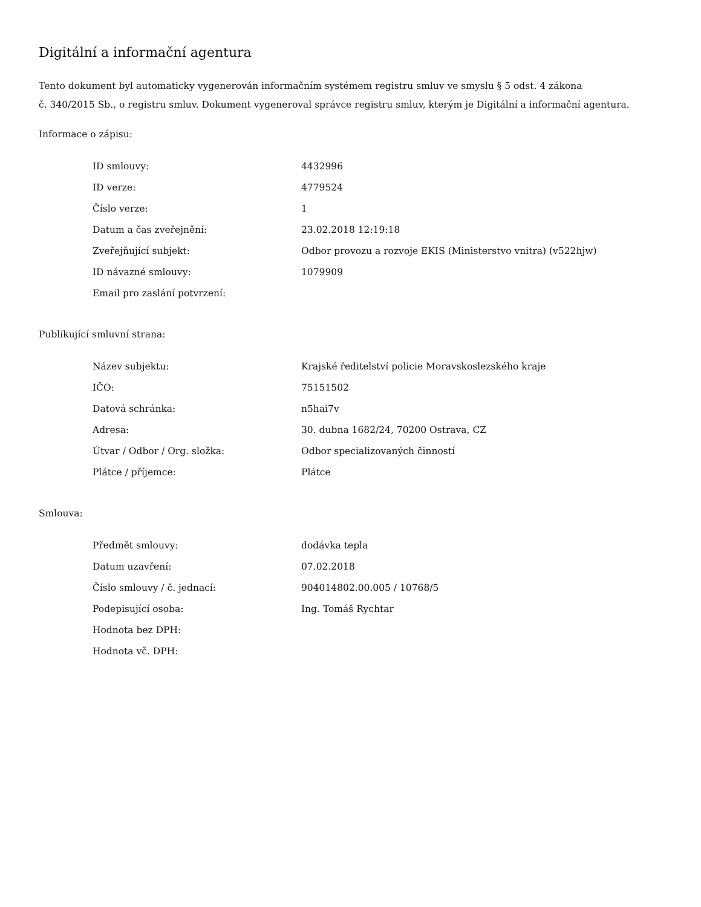Digitální a informační agentura
Tento dokument byl automaticky vygenerován informačním systémem registru smluv ve smyslu § 5 odst. 4 zákona
č. 340/2015 Sb., o registru smluv. Dokument vygeneroval správce registru smluv, kterým je Digitální a informační agentura.
Informace o zápisu:
| ID smlouvy: | 4432996 |
| ID verze: | 4779524 |
| Číslo verze: | 1 |
| Datum a čas zveřejnění: | 23.02.2018 12:19:18 |
| Zveřejňující subjekt: | Odbor provozu a rozvoje EKIS (Ministerstvo vnitra) (v522hjw) |
| ID návazné smlouvy: | 1079909 |
| Email pro zaslání potvrzení: | |
Publikující smluvní strana:
| Název subjektu: | Krajské ředitelství policie Moravskoslezského kraje |
| IČO: | 75151502 |
| Datová schránka: | n5hai7v |
| Adresa: | 30. dubna 1682/24, 70200 Ostrava, CZ |
| Útvar / Odbor / Org. složka: | Odbor specializovaných činností |
| Plátce / příjemce: | Plátce |
Smlouva:
| Předmět smlouvy: | dodávka tepla |
| Datum uzavření: | 07.02.2018 |
| Číslo smlouvy / č. jednací: | 904014802.00.005 / 10768/5 |
| Podepisující osoba: | Ing. Tomáš Rychtar |
| Hodnota bez DPH: | |
| Hodnota vč. DPH: | |